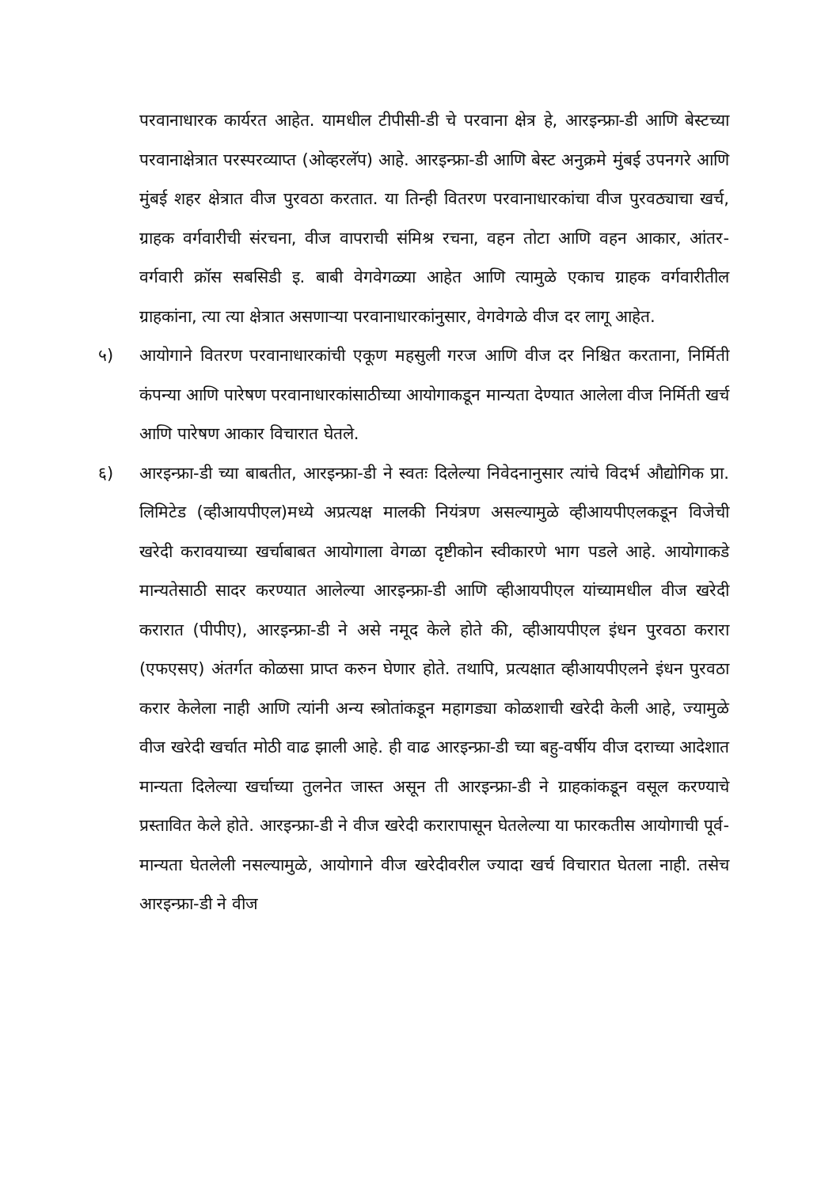परवानाधारक कार्यरत आहेत. यामधील टीपीसी-डी चे परवाना क्षेत्र हे, आरइन्फ्रा-डी आणि बेस्टच्या परवानाक्षेत्रात परस्परव्याप्त (ओव्हरलॅप) आहे. आरइन्फ्रा-डी आणि बेस्ट अनुक्रमे मुंबई उपनगरे आणि मुंबई शहर क्षेत्रात वीज पुरवठा करतात. या तिन्ही वितरण परवानाधारकांचा वीज पुरवठ्याचा खर्च, ग्राहक वर्गवारीची संरचना, वीज वापराची संमिश्र रचना, वहन तोटा आणि वहन आकार, आंतर-वर्गवारी क्रॉस सबसिडी इ. बाबी वेगवेगळ्या आहेत आणि त्यामुळे एकाच ग्राहक वर्गवारीतील ग्राहकांना, त्या त्या क्षेत्रात असणाऱ्या परवानाधारकांनुसार, वेगवेगळे वीज दर लागू आहेत.
५) आयोगाने वितरण परवानाधारकांची एकूण महसुली गरज आणि वीज दर निश्चित करताना, निर्मिती कंपन्या आणि पारेषण परवानाधारकांसाठीच्या आयोगाकडून मान्यता देण्यात आलेला वीज निर्मिती खर्च आणि पारेषण आकार विचारात घेतले.
६) आरइन्फ्रा-डी च्या बाबतीत, आरइन्फ्रा-डी ने स्वतः दिलेल्या निवेदनानुसार त्यांचे विदर्भ औद्योगिक प्रा. लिमिटेड (व्हीआयपीएल)मध्ये अप्रत्यक्ष मालकी नियंत्रण असल्यामुळे व्हीआयपीएलकडून विजेची खरेदी करावयाच्या खर्चाबाबत आयोगाला वेगळा दृष्टीकोन स्वीकारणे भाग पडले आहे. आयोगाकडे मान्यतेसाठी सादर करण्यात आलेल्या आरइन्फ्रा-डी आणि व्हीआयपीएल यांच्यामधील वीज खरेदी करारात (पीपीए), आरइन्फ्रा-डी ने असे नमूद केले होते की, व्हीआयपीएल इंधन पुरवठा करारा (एफएसए) अंतर्गत कोळसा प्राप्त करुन घेणार होते. तथापि, प्रत्यक्षात व्हीआयपीएलने इंधन पुरवठा करार केलेला नाही आणि त्यांनी अन्य स्त्रोतांकडून महागड्या कोळशाची खरेदी केली आहे, ज्यामुळे वीज खरेदी खर्चात मोठी वाढ झाली आहे. ही वाढ आरइन्फ्रा-डी च्या बहु-वर्षीय वीज दराच्या आदेशात मान्यता दिलेल्या खर्चाच्या तुलनेत जास्त असून ती आरइन्फ्रा-डी ने ग्राहकांकडून वसूल करण्याचे प्रस्तावित केले होते. आरइन्फ्रा-डी ने वीज खरेदी करारापासून घेतलेल्या या फारकतीस आयोगाची पूर्व-मान्यता घेतलेली नसल्यामुळे, आयोगाने वीज खरेदीवरील ज्यादा खर्च विचारात घेतला नाही. तसेच आरइन्फ्रा-डी ने वीज